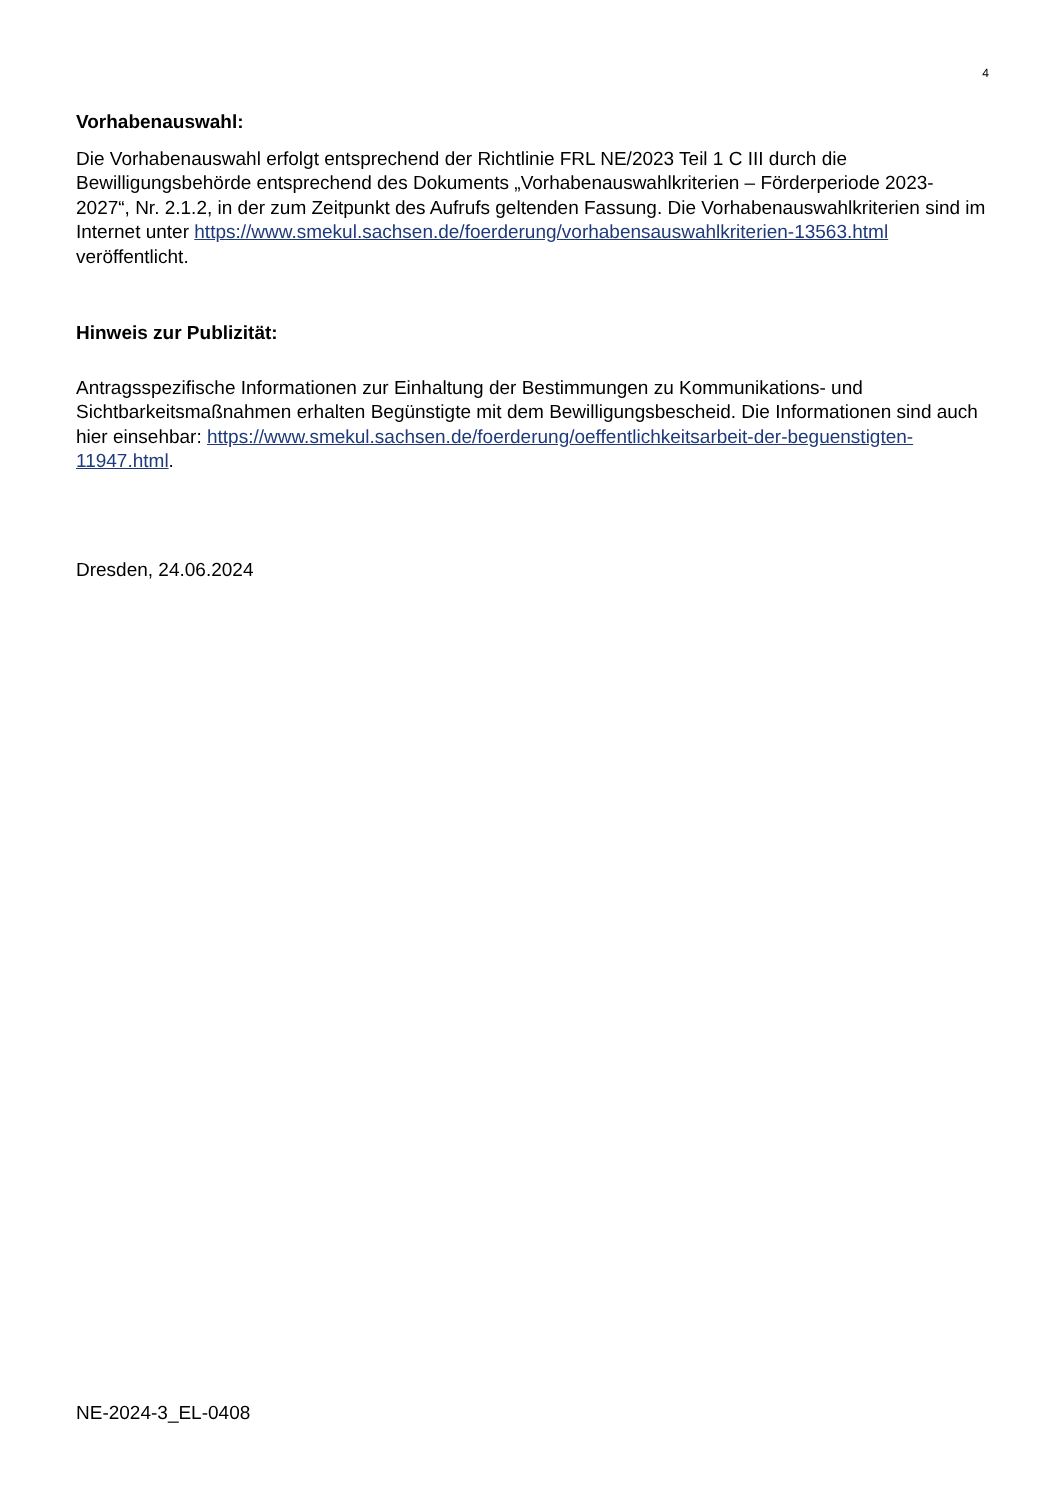4
Vorhabenauswahl:
Die Vorhabenauswahl erfolgt entsprechend der Richtlinie FRL NE/2023 Teil 1 C III durch die Bewilligungsbehörde entsprechend des Dokuments „Vorhabenauswahlkriterien – Förderperiode 2023-2027“, Nr. 2.1.2, in der zum Zeitpunkt des Aufrufs geltenden Fassung. Die Vorhabenaus­wahlkriterien sind im Internet unter https://www.smekul.sachsen.de/foerderung/vorhabensaus­wahlkriterien-13563.html veröffentlicht.
Hinweis zur Publizität:
Antragsspezifische Informationen zur Einhaltung der Bestimmungen zu Kommunikations- und Sichtbarkeitsmaßnahmen erhalten Begünstigte mit dem Bewilligungsbescheid. Die Informatio­nen sind auch hier einsehbar: https://www.smekul.sachsen.de/foerderung/oeffentlichkeitsarbeit-der-beguenstigten-11947.html.
Dresden, 24.06.2024
NE-2024-3_EL-0408